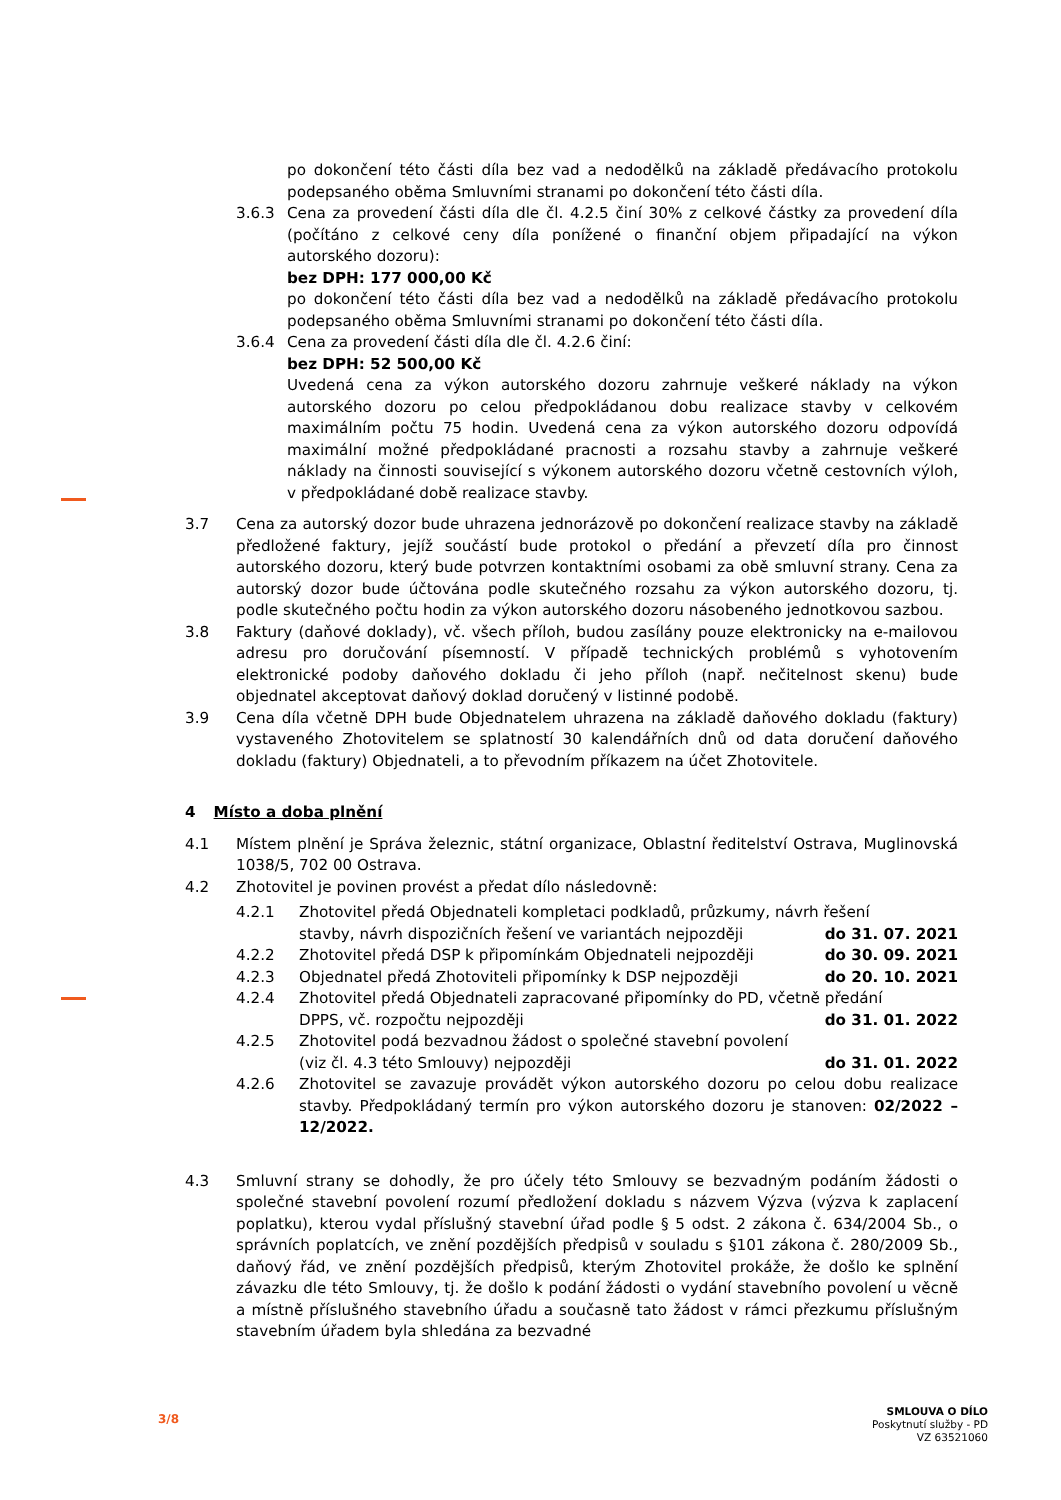po dokončení této části díla bez vad a nedodělků na základě předávacího protokolu podepsaného oběma Smluvními stranami po dokončení této části díla.
3.6.3 Cena za provedení části díla dle čl. 4.2.5 činí 30% z celkové částky za provedení díla (počítáno z celkové ceny díla ponížené o finanční objem připadající na výkon autorského dozoru):
bez DPH: 177 000,00 Kč
po dokončení této části díla bez vad a nedodělků na základě předávacího protokolu podepsaného oběma Smluvními stranami po dokončení této části díla.
3.6.4 Cena za provedení části díla dle čl. 4.2.6 činí:
bez DPH: 52 500,00 Kč
Uvedená cena za výkon autorského dozoru zahrnuje veškeré náklady na výkon autorského dozoru po celou předpokládanou dobu realizace stavby v celkovém maximálním počtu 75 hodin. Uvedená cena za výkon autorského dozoru odpovídá maximální možné předpokládané pracnosti a rozsahu stavby a zahrnuje veškeré náklady na činnosti související s výkonem autorského dozoru včetně cestovních výloh, v předpokládané době realizace stavby.
3.7 Cena za autorský dozor bude uhrazena jednorázově po dokončení realizace stavby na základě předložené faktury, jejíž součástí bude protokol o předání a převzetí díla pro činnost autorského dozoru, který bude potvrzen kontaktními osobami za obě smluvní strany. Cena za autorský dozor bude účtována podle skutečného rozsahu za výkon autorského dozoru, tj. podle skutečného počtu hodin za výkon autorského dozoru násobeného jednotkovou sazbou.
3.8 Faktury (daňové doklady), vč. všech příloh, budou zasílány pouze elektronicky na e-mailovou adresu pro doručování písemností. V případě technických problémů s vyhotovením elektronické podoby daňového dokladu či jeho příloh (např. nečitelnost skenu) bude objednatel akceptovat daňový doklad doručený v listinné podobě.
3.9 Cena díla včetně DPH bude Objednatelem uhrazena na základě daňového dokladu (faktury) vystaveného Zhotovitelem se splatností 30 kalendářních dnů od data doručení daňového dokladu (faktury) Objednateli, a to převodním příkazem na účet Zhotovitele.
4 Místo a doba plnění
4.1 Místem plnění je Správa železnic, státní organizace, Oblastní ředitelství Ostrava, Muglinovská 1038/5, 702 00 Ostrava.
4.2 Zhotovitel je povinen provést a předat dílo následovně:
4.2.1 Zhotovitel předá Objednateli kompletaci podkladů, průzkumy, návrh řešení
stavby, návrh dispozičních řešení ve variantách nejpozději do 31. 07. 2021
4.2.2 Zhotovitel předá DSP k připomínkám Objednateli nejpozději do 30. 09. 2021
4.2.3 Objednatel předá Zhotoviteli připomínky k DSP nejpozději do 20. 10. 2021
4.2.4 Zhotovitel předá Objednateli zapracované připomínky do PD, včetně předání
DPPS, vč. rozpočtu nejpozději do 31. 01. 2022
4.2.5 Zhotovitel podá bezvadnou žádost o společné stavební povolení
(viz čl. 4.3 této Smlouvy) nejpozději do 31. 01. 2022
4.2.6 Zhotovitel se zavazuje provádět výkon autorského dozoru po celou dobu realizace stavby. Předpokládaný termín pro výkon autorského dozoru je stanoven: 02/2022 – 12/2022.
4.3 Smluvní strany se dohodly, že pro účely této Smlouvy se bezvadným podáním žádosti o společné stavební povolení rozumí předložení dokladu s názvem Výzva (výzva k zaplacení poplatku), kterou vydal příslušný stavební úřad podle § 5 odst. 2 zákona č. 634/2004 Sb., o správních poplatcích, ve znění pozdějších předpisů v souladu s §101 zákona č. 280/2009 Sb., daňový řád, ve znění pozdějších předpisů, kterým Zhotovitel prokáže, že došlo ke splnění závazku dle této Smlouvy, tj. že došlo k podání žádosti o vydání stavebního povolení u věcně a místně příslušného stavebního úřadu a současně tato žádost v rámci přezkumu příslušným stavebním úřadem byla shledána za bezvadné
3/8
SMLOUVA O DÍLO
Poskytnutí služby - PD
VZ 63521060